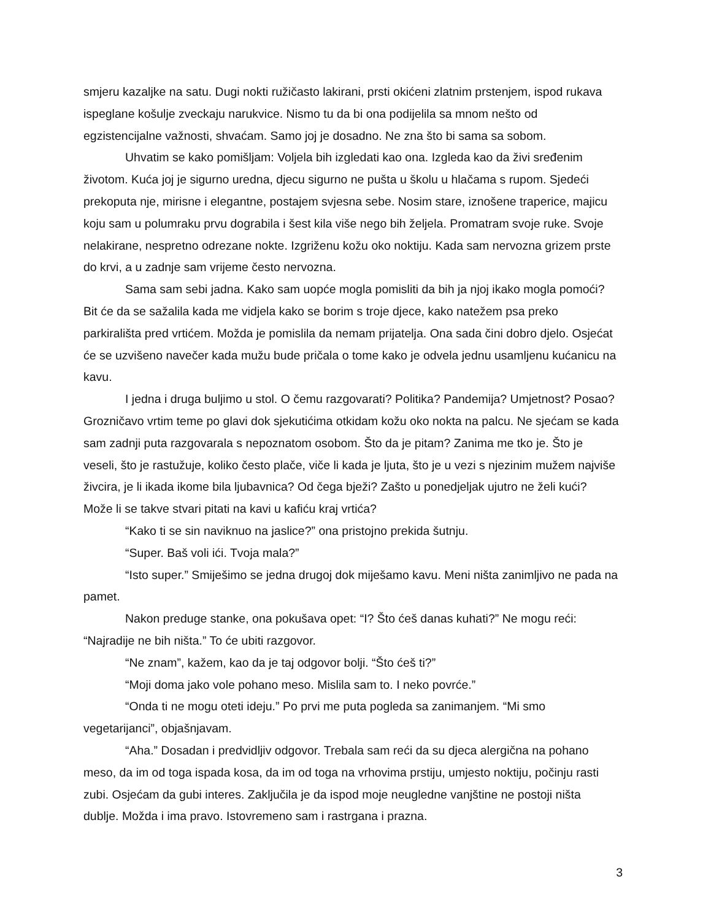smjeru kazaljke na satu. Dugi nokti ružičasto lakirani, prsti okićeni zlatnim prstenjem, ispod rukava ispeglane košulje zveckaju narukvice. Nismo tu da bi ona podijelila sa mnom nešto od egzistencijalne važnosti, shvaćam. Samo joj je dosadno. Ne zna što bi sama sa sobom.
Uhvatim se kako pomišljam: Voljela bih izgledati kao ona. Izgleda kao da živi sređenim životom. Kuća joj je sigurno uredna, djecu sigurno ne pušta u školu u hlačama s rupom. Sjedeći prekoputa nje, mirisne i elegantne, postajem svjesna sebe. Nosim stare, iznošene traperice, majicu koju sam u polumraku prvu dograbila i šest kila više nego bih željela. Promatram svoje ruke. Svoje nelakirane, nespretno odrezane nokte. Izgriženu kožu oko noktiju. Kada sam nervozna grizem prste do krvi, a u zadnje sam vrijeme često nervozna.
Sama sam sebi jadna. Kako sam uopće mogla pomisliti da bih ja njoj ikako mogla pomoći? Bit će da se sažalila kada me vidjela kako se borim s troje djece, kako natežem psa preko parkirališta pred vrtićem. Možda je pomislila da nemam prijatelja. Ona sada čini dobro djelo. Osjećat će se uzvišeno navečer kada mužu bude pričala o tome kako je odvela jednu usamljenu kućanicu na kavu.
I jedna i druga buljimo u stol. O čemu razgovarati? Politika? Pandemija? Umjetnost? Posao? Grozničavo vrtim teme po glavi dok sjekutićima otkidam kožu oko nokta na palcu. Ne sjećam se kada sam zadnji puta razgovarala s nepoznatom osobom. Što da je pitam? Zanima me tko je. Što je veseli, što je rastužuje, koliko često plače, viče li kada je ljuta, što je u vezi s njezinim mužem najviše živcira, je li ikada ikome bila ljubavnica? Od čega bježi? Zašto u ponedjeljak ujutro ne želi kući? Može li se takve stvari pitati na kavi u kafiću kraj vrtića?
“Kako ti se sin naviknuo na jaslice?” ona pristojno prekida šutnju.
“Super. Baš voli ići. Tvoja mala?”
“Isto super.” Smiješimo se jedna drugoj dok miješamo kavu. Meni ništa zanimljivo ne pada na pamet.
Nakon preduge stanke, ona pokušava opet: “I? Što ćeš danas kuhati?” Ne mogu reći: “Najradije ne bih ništa.” To će ubiti razgovor.
“Ne znam”, kažem, kao da je taj odgovor bolji. “Što ćeš ti?”
“Moji doma jako vole pohano meso. Mislila sam to. I neko povrće.”
“Onda ti ne mogu oteti ideju.” Po prvi me puta pogleda sa zanimanjem. “Mi smo vegetarijanci”, objašnjavam.
“Aha.” Dosadan i predvidljiv odgovor. Trebala sam reći da su djeca alergična na pohano meso, da im od toga ispada kosa, da im od toga na vrhovima prstiju, umjesto noktiju, počinju rasti zubi. Osjećam da gubi interes. Zaključila je da ispod moje neugledne vanjštine ne postoji ništa dublje. Možda i ima pravo. Istovremeno sam i rastrgana i prazna.
3